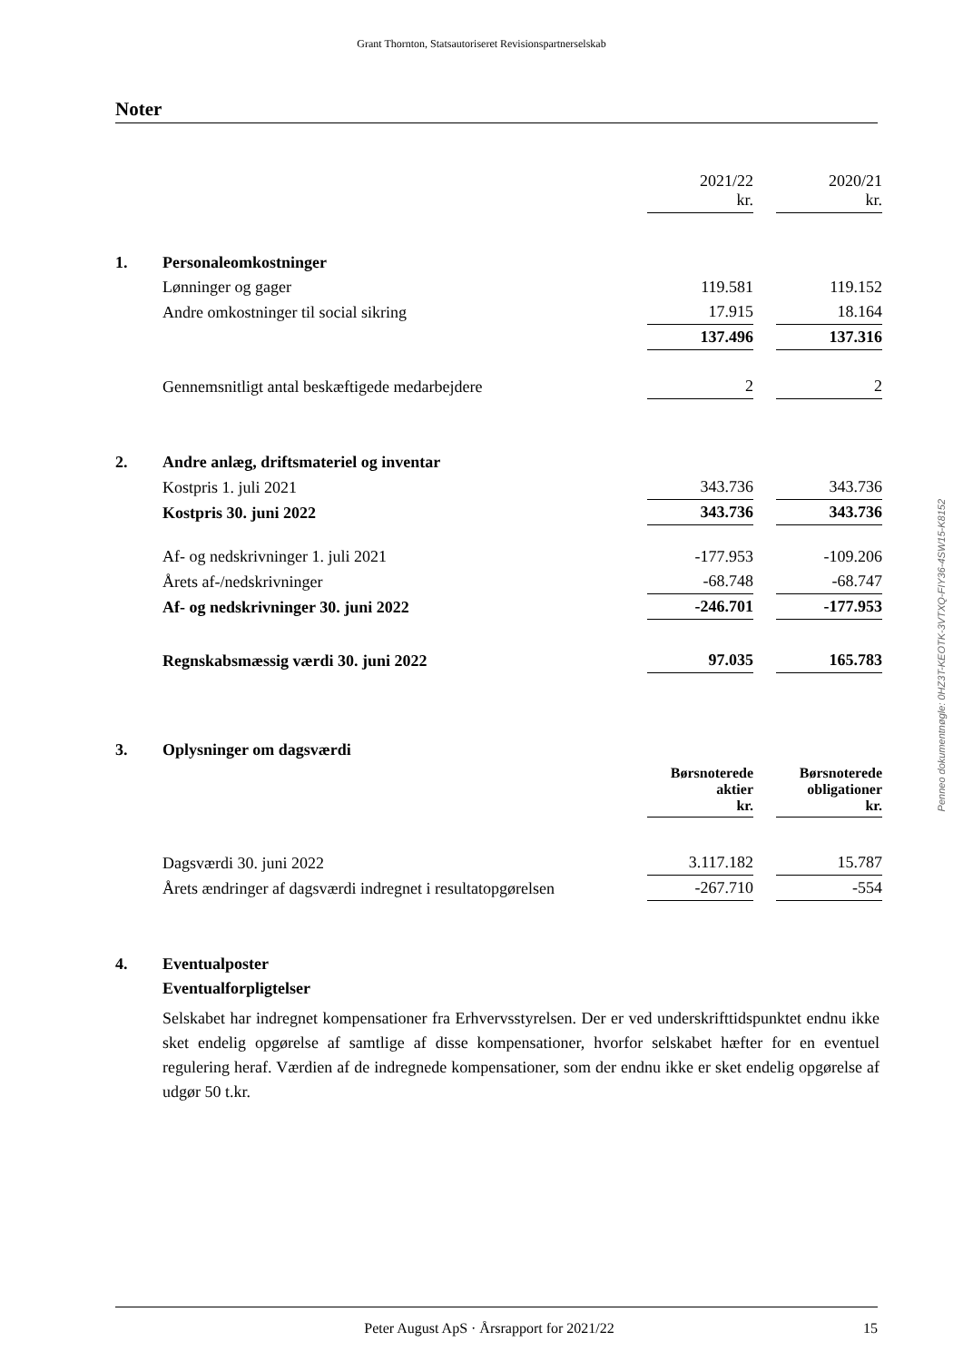Grant Thornton, Statsautoriseret Revisionspartnerselskab
Noter
| | | 2021/22 kr. | | 2020/21 kr. |
| 1. | Personaleomkostninger | | | |
| | Lønninger og gager | 119.581 | | 119.152 |
| | Andre omkostninger til social sikring | 17.915 | | 18.164 |
| | | 137.496 | | 137.316 |
| | Gennemsnitligt antal beskæftigede medarbejdere | 2 | | 2 |
| 2. | Andre anlæg, driftsmateriel og inventar | | | |
| | Kostpris 1. juli 2021 | 343.736 | | 343.736 |
| | Kostpris 30. juni 2022 | 343.736 | | 343.736 |
| | Af- og nedskrivninger 1. juli 2021 | -177.953 | | -109.206 |
| | Årets af-/nedskrivninger | -68.748 | | -68.747 |
| | Af- og nedskrivninger 30. juni 2022 | -246.701 | | -177.953 |
| | Regnskabsmæssig værdi 30. juni 2022 | 97.035 | | 165.783 |
| 3. | Oplysninger om dagsværdi | | | |
| | | Børsnoterede aktier kr. | | Børsnoterede obligationer kr. |
| | Dagsværdi 30. juni 2022 | 3.117.182 | | 15.787 |
| | Årets ændringer af dagsværdi indregnet i resultatopgørelsen | -267.710 | | -554 |
| 4. | Eventualposter | | | |
| | Eventualforpligtelser | | | |
Selskabet har indregnet kompensationer fra Erhvervsstyrelsen. Der er ved underskrifttidspunktet endnu ikke sket endelig opgørelse af samtlige af disse kompensationer, hvorfor selskabet hæfter for en eventuel regulering heraf. Værdien af de indregnede kompensationer, som der endnu ikke er sket endelig opgørelse af udgør 50 t.kr.
Penneo dokumentnøgle: 0HZ3T-KEOTK-3VTXQ-FIY36-4SW15-K8152
Peter August ApS · Årsrapport for 2021/22 15